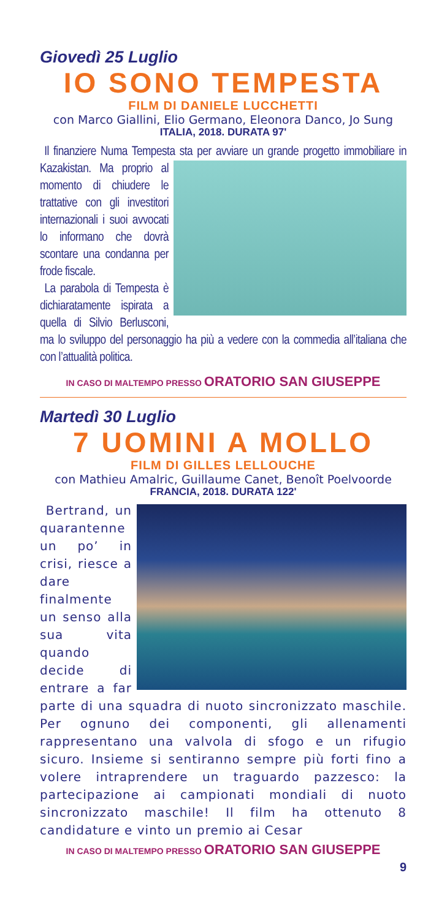Giovedì 25 Luglio
IO SONO TEMPESTA
FILM DI DANIELE LUCCHETTI
con Marco Giallini, Elio Germano, Eleonora Danco, Jo Sung
ITALIA, 2018. DURATA 97'
Il finanziere Numa Tempesta sta per avviare un grande progetto immobiliare in Kazakistan. Ma proprio al momento di chiudere le trattative con gli investitori internazionali i suoi avvocati lo informano che dovrà scontare una condanna per frode fiscale.
La parabola di Tempesta è dichiaratamente ispirata a quella di Silvio Berlusconi, ma lo sviluppo del personaggio ha più a vedere con la commedia all’italiana che con l’attualità politica.
IN CASO DI MALTEMPO PRESSO ORATORIO SAN GIUSEPPE
Martedì 30 Luglio
7 UOMINI A MOLLO
FILM DI GILLES LELLOUCHE
con Mathieu Amalric, Guillaume Canet, Benoît Poelvoorde
FRANCIA, 2018. DURATA 122'
Bertrand, un quarantenne un po’ in crisi, riesce a dare finalmente un senso alla sua vita quando decide di entrare a far parte di una squadra di nuoto sincronizzato maschile. Per ognuno dei componenti, gli allenamenti rappresentano una valvola di sfogo e un rifugio sicuro. Insieme si sentiranno sempre più forti fino a volere intraprendere un traguardo pazzesco: la partecipazione ai campionati mondiali di nuoto sincronizzato maschile! Il film ha ottenuto 8 candidature e vinto un premio ai Cesar
IN CASO DI MALTEMPO PRESSO ORATORIO SAN GIUSEPPE
9